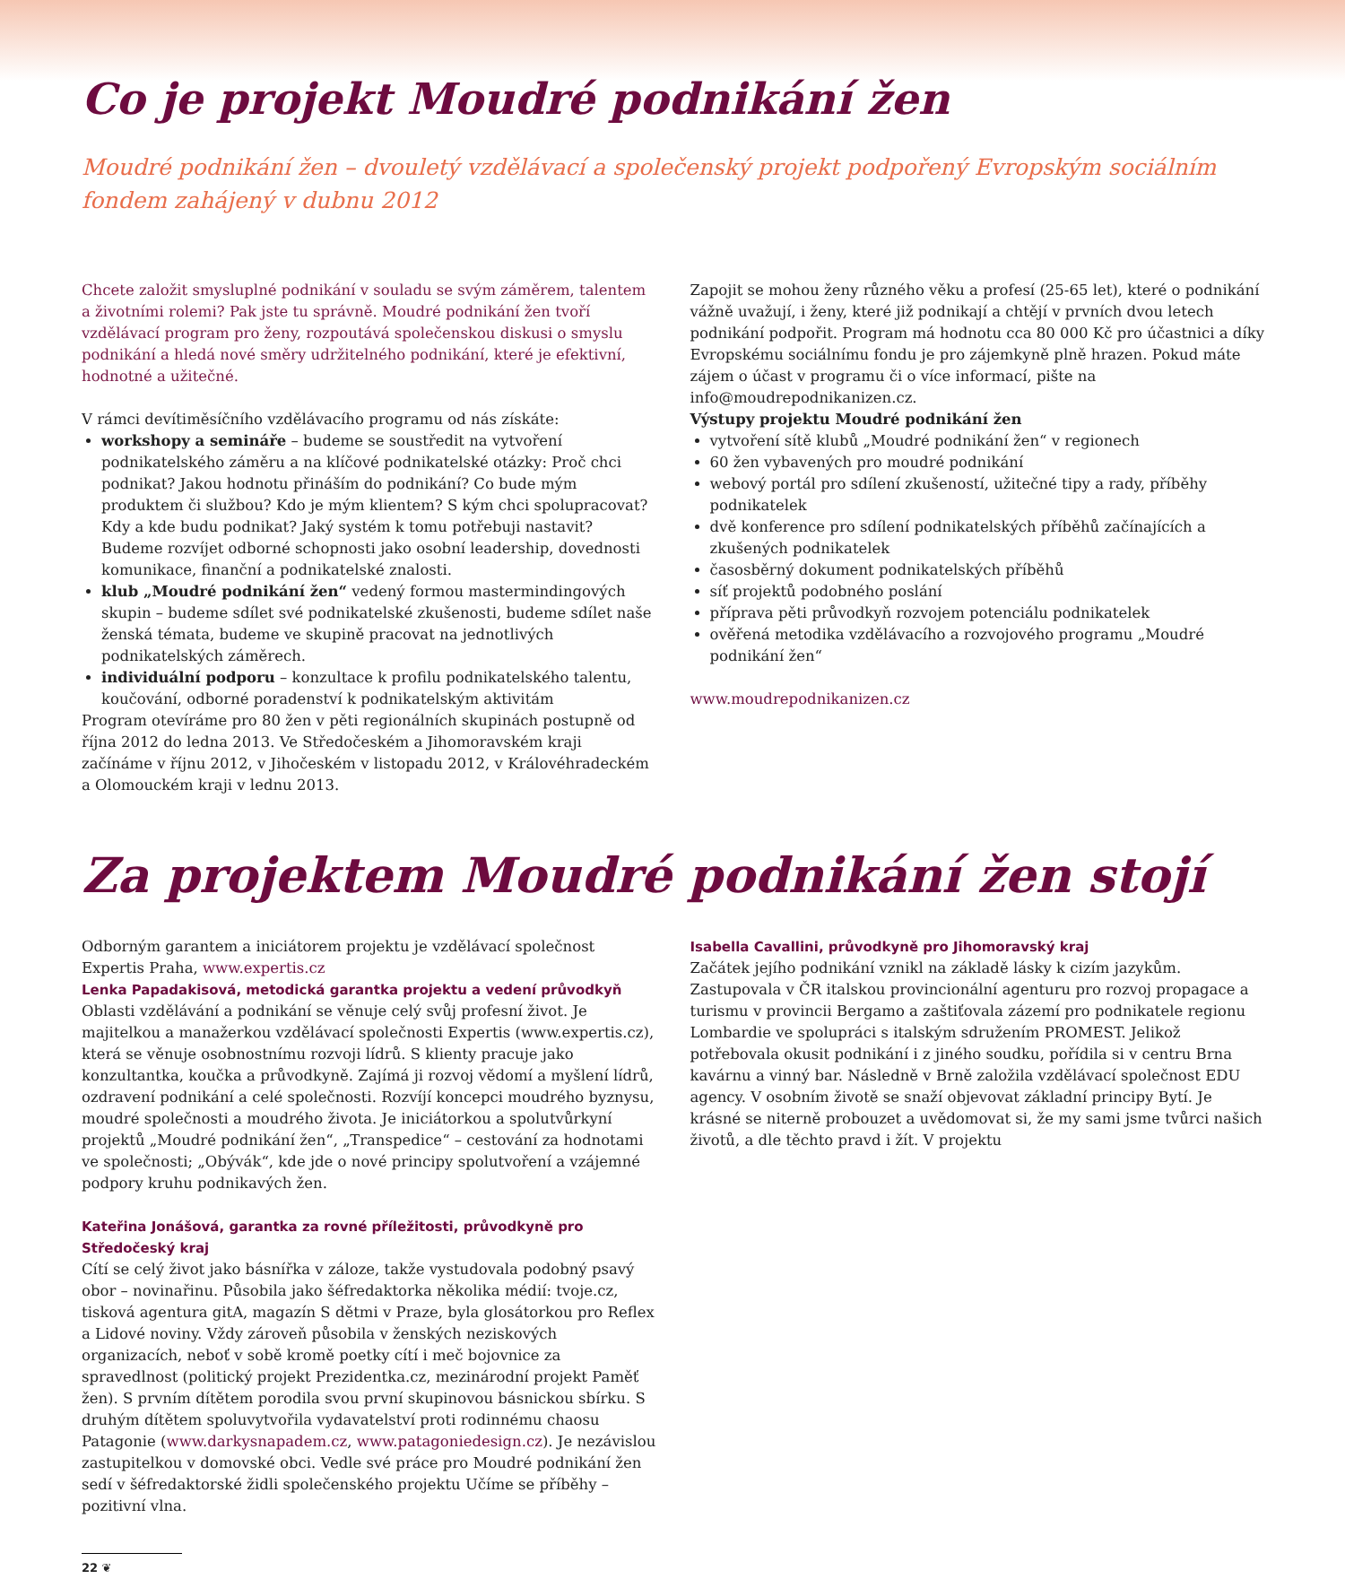Co je projekt Moudré podnikání žen
Moudré podnikání žen – dvouletý vzdělávací a společenský projekt podpořený Evropským sociálním fondem zahájený v dubnu 2012
Chcete založit smysluplné podnikání v souladu se svým záměrem, talentem a životními rolemi? Pak jste tu správně. Moudré podnikání žen tvoří vzdělávací program pro ženy, rozpoutává společenskou diskusi o smyslu podnikání a hledá nové směry udržitelného podnikání, které je efektivní, hodnotné a užitečné.
V rámci devítiměsíčního vzdělávacího programu od nás získáte:
workshopy a semináře – budeme se soustředit na vytvoření podnikatelského záměru a na klíčové podnikatelské otázky: Proč chci podnikat? Jakou hodnotu přináším do podnikání? Co bude mým produktem či službou? Kdo je mým klientem? S kým chci spolupracovat? Kdy a kde budu podnikat? Jaký systém k tomu potřebuji nastavit? Budeme rozvíjet odborné schopnosti jako osobní leadership, dovednosti komunikace, finanční a podnikatelské znalosti.
klub „Moudré podnikání žen“ vedený formou mastermindingových skupin – budeme sdílet své podnikatelské zkušenosti, budeme sdílet naše ženská témata, budeme ve skupině pracovat na jednotlivých podnikatelských záměrech.
individuální podporu – konzultace k profilu podnikatelského talentu, koučování, odborné poradenství k podnikatelským aktivitám
Program otevíráme pro 80 žen v pěti regionálních skupinách postupně od října 2012 do ledna 2013. Ve Středočeském a Jihomoravském kraji začínáme v říjnu 2012, v Jihočeském v listopadu 2012, v Královéhradeckém a Olomouckém kraji v lednu 2013.
Zapojit se mohou ženy různého věku a profesí (25-65 let), které o podnikání vážně uvažují, i ženy, které již podnikají a chtějí v prvních dvou letech podnikání podpořit. Program má hodnotu cca 80 000 Kč pro účastnici a díky Evropskému sociálnímu fondu je pro zájemkyně plně hrazen. Pokud máte zájem o účast v programu či o více informací, pište na info@moudrepodnikanizen.cz.
Výstupy projektu Moudré podnikání žen
vytvoření sítě klubů „Moudré podnikání žen“ v regionech
60 žen vybavených pro moudré podnikání
webový portál pro sdílení zkušeností, užitečné tipy a rady, příběhy podnikatelek
dvě konference pro sdílení podnikatelských příběhů začínajících a zkušených podnikatelek
časosběrný dokument podnikatelských příběhů
síť projektů podobného poslání
příprava pěti průvodkyň rozvojem potenciálu podnikatelek
ověřená metodika vzdělávacího a rozvojového programu „Moudré podnikání žen“
www.moudrepodnikanizen.cz
Za projektem Moudré podnikání žen stojí
Odborným garantem a iniciátorem projektu je vzdělávací společnost Expertis Praha, www.expertis.cz
Lenka Papadakisová, metodická garantka projektu a vedení průvodkyň
Oblasti vzdělávání a podnikání se věnuje celý svůj profesní život. Je majitelkou a manažerkou vzdělávací společnosti Expertis (www.expertis.cz), která se věnuje osobnostnímu rozvoji lídrů. S klienty pracuje jako konzultantka, koučka a průvodkyně. Zajímá ji rozvoj vědomí a myšlení lídrů, ozdravení podnikání a celé společnosti. Rozvíjí koncepci moudrého byznysu, moudré společnosti a moudrého života. Je iniciátorkou a spolutvůrkyní projektů „Moudré podnikání žen“, „Transpedice“ – cestování za hodnotami ve společnosti; „Obývák“, kde jde o nové principy spolutvoření a vzájemné podpory kruhu podnikavých žen.
Kateřina Jonášová, garantka za rovné příležitosti, průvodkyně pro Středočeský kraj
Cítí se celý život jako básnířka v záloze, takže vystudovala podobný psavý obor – novinařinu. Působila jako šéfredaktorka několika médií: tvoje.cz, tisková agentura gitA, magazín S dětmi v Praze, byla glosátorkou pro Reflex a Lidové noviny. Vždy zároveň působila v ženských neziskových organizacích, neboť v sobě kromě poetky cítí i meč bojovnice za spravedlnost (politický projekt Prezidentka.cz, mezinárodní projekt Paměť žen). S prvním dítětem porodila svou první skupinovou básnickou sbírku. S druhým dítětem spoluvytvořila vydavatelství proti rodinnému chaosu Patagonie (www.darkysnapadem.cz, www.patagoniedesign.cz). Je nezávislou zastupitelkou v domovské obci. Vedle své práce pro Moudré podnikání žen sedí v šéfredaktorské židli společenského projektu Učíme se příběhy – pozitivní vlna.
Isabella Cavallini, průvodkyně pro Jihomoravský kraj
Začátek jejího podnikání vznikl na základě lásky k cizím jazykům. Zastupovala v ČR italskou provincionální agenturu pro rozvoj propagace a turismu v provincii Bergamo a zaštiťovala zázemí pro podnikatele regionu Lombardie ve spolupráci s italským sdružením PROMEST. Jelikož potřebovala okusit podnikání i z jiného soudku, pořídila si v centru Brna kavárnu a vinný bar. Následně v Brně založila vzdělávací společnost EDU agency. V osobním životě se snaží objevovat základní principy Bytí. Je krásné se niterně probouzet a uvědomovat si, že my sami jsme tvůrci našich životů, a dle těchto pravd i žít. V projektu
22 ❦